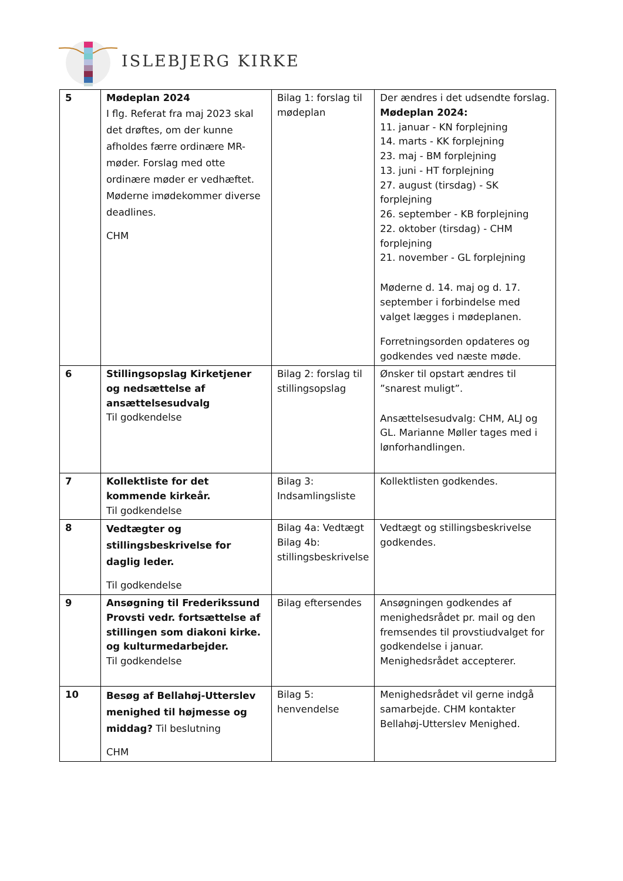ISLEBJERG KIRKE
| 5 | Mødeplan 2024 I flg. Referat fra maj 2023 skal det drøftes, om der kunne afholdes færre ordinære MR-møder. Forslag med otte ordinære møder er vedhæftet. Møderne imødekommer diverse deadlines. CHM | Bilag 1: forslag til mødeplan | Der ændres i det udsendte forslag. Mødeplan 2024: 11. januar - KN forplejning 14. marts - KK forplejning 23. maj - BM forplejning 13. juni - HT forplejning 27. august (tirsdag) - SK forplejning 26. september - KB forplejning 22. oktober (tirsdag) - CHM forplejning 21. november - GL forplejning Møderne d. 14. maj og d. 17. september i forbindelse med valget lægges i mødeplanen. Forretningsorden opdateres og godkendes ved næste møde. |
| 6 | Stillingsopslag Kirketjener og nedsættelse af ansættelsesudvalg Til godkendelse | Bilag 2: forslag til stillingsopslag | Ønsker til opstart ændres til ”snarest muligt”. Ansættelsesudvalg: CHM, ALJ og GL. Marianne Møller tages med i lønforhandlingen. |
| 7 | Kollektliste for det kommende kirkeår. Til godkendelse | Bilag 3: Indsamlingsliste | Kollektlisten godkendes. |
| 8 | Vedtægter og stillingsbeskrivelse for daglig leder. Til godkendelse | Bilag 4a: Vedtægt Bilag 4b: stillingsbeskrivelse | Vedtægt og stillingsbeskrivelse godkendes. |
| 9 | Ansøgning til Frederikssund Provsti vedr. fortsættelse af stillingen som diakoni kirke. og kulturmedarbejder. Til godkendelse | Bilag eftersendes | Ansøgningen godkendes af menighedsrådet pr. mail og den fremsendes til provstiudvalget for godkendelse i januar. Menighedsrådet accepterer. |
| 10 | Besøg af Bellahøj-Utterslev menighed til højmesse og middag? Til beslutning CHM | Bilag 5: henvendelse | Menighedsrådet vil gerne indgå samarbejde. CHM kontakter Bellahøj-Utterslev Menighed. |